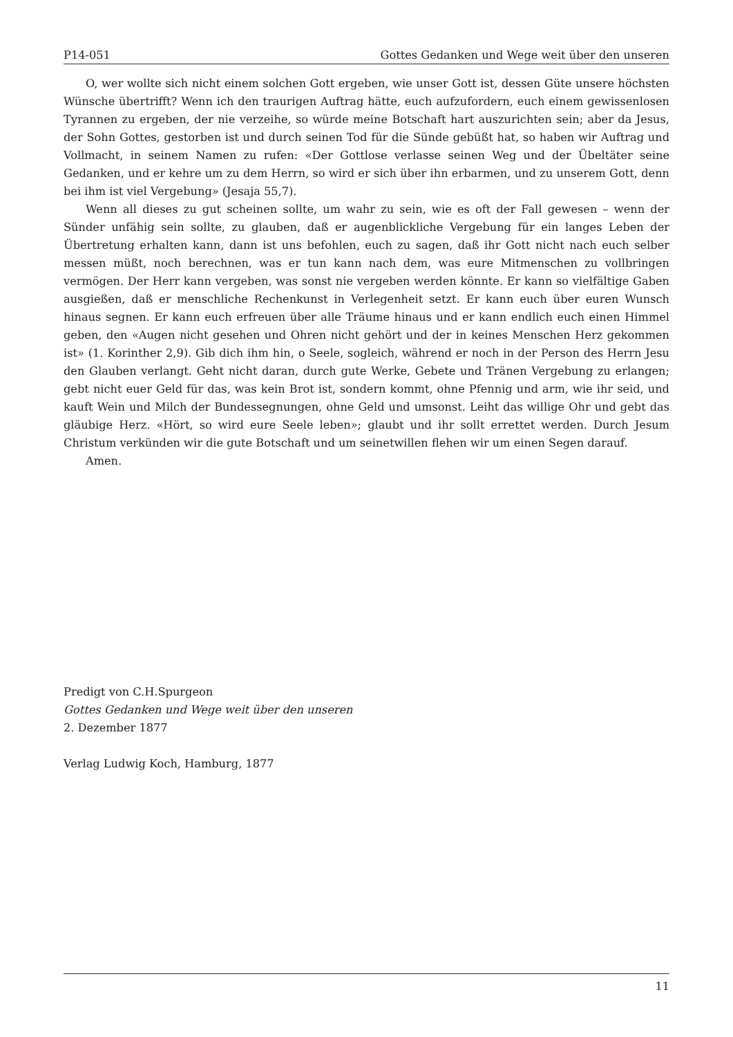P14-051 Gottes Gedanken und Wege weit über den unseren
O, wer wollte sich nicht einem solchen Gott ergeben, wie unser Gott ist, dessen Güte unsere höchsten Wünsche übertrifft? Wenn ich den traurigen Auftrag hätte, euch aufzufordern, euch einem gewissenlosen Tyrannen zu ergeben, der nie verzeihe, so würde meine Botschaft hart auszurichten sein; aber da Jesus, der Sohn Gottes, gestorben ist und durch seinen Tod für die Sünde gebüßt hat, so haben wir Auftrag und Vollmacht, in seinem Namen zu rufen: «Der Gottlose verlasse seinen Weg und der Übeltäter seine Gedanken, und er kehre um zu dem Herrn, so wird er sich über ihn erbarmen, und zu unserem Gott, denn bei ihm ist viel Vergebung» (Jesaja 55,7).
Wenn all dieses zu gut scheinen sollte, um wahr zu sein, wie es oft der Fall gewesen – wenn der Sünder unfähig sein sollte, zu glauben, daß er augenblickliche Vergebung für ein langes Leben der Übertretung erhalten kann, dann ist uns befohlen, euch zu sagen, daß ihr Gott nicht nach euch selber messen müßt, noch berechnen, was er tun kann nach dem, was eure Mitmenschen zu vollbringen vermögen. Der Herr kann vergeben, was sonst nie vergeben werden könnte. Er kann so vielfältige Gaben ausgießen, daß er menschliche Rechenkunst in Verlegenheit setzt. Er kann euch über euren Wunsch hinaus segnen. Er kann euch erfreuen über alle Träume hinaus und er kann endlich euch einen Himmel geben, den «Augen nicht gesehen und Ohren nicht gehört und der in keines Menschen Herz gekommen ist» (1. Korinther 2,9). Gib dich ihm hin, o Seele, sogleich, während er noch in der Person des Herrn Jesu den Glauben verlangt. Geht nicht daran, durch gute Werke, Gebete und Tränen Vergebung zu erlangen; gebt nicht euer Geld für das, was kein Brot ist, sondern kommt, ohne Pfennig und arm, wie ihr seid, und kauft Wein und Milch der Bundessegnungen, ohne Geld und umsonst. Leiht das willige Ohr und gebt das gläubige Herz. «Hört, so wird eure Seele leben»; glaubt und ihr sollt errettet werden. Durch Jesum Christum verkünden wir die gute Botschaft und um seinetwillen flehen wir um einen Segen darauf.
Amen.
Predigt von C.H.Spurgeon
Gottes Gedanken und Wege weit über den unseren
2. Dezember 1877
Verlag Ludwig Koch, Hamburg, 1877
11